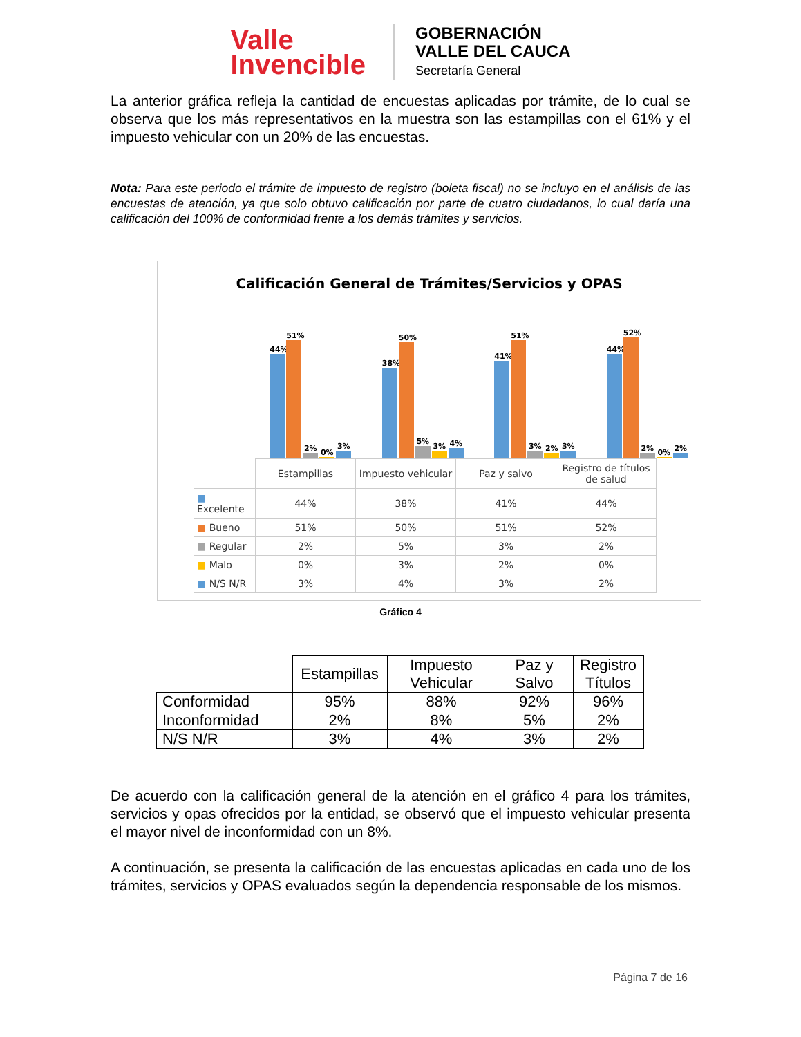Valle
Invencible
GOBERNACIÓN
VALLE DEL CAUCA
Secretaría General
La anterior gráfica refleja la cantidad de encuestas aplicadas por trámite, de lo cual se observa que los más representativos en la muestra son las estampillas con el 61% y el impuesto vehicular con un 20% de las encuestas.
Nota: Para este periodo el trámite de impuesto de registro (boleta fiscal) no se incluyo en el análisis de las encuestas de atención, ya que solo obtuvo calificación por parte de cuatro ciudadanos, lo cual daría una calificación del 100% de conformidad frente a los demás trámites y servicios.
Calificación General de Trámites/Servicios y OPAS
44%
51%
2%
0%
3%
38%
50%
5%
3%
4%
41%
51%
3%
2%
3%
44%
52%
2%
0%
2%
| | Estampillas | Impuesto vehicular | Paz y salvo | Registro de títulos de salud |
| ■ Excelente | 44% | 38% | 41% | 44% |
| ■ Bueno | 51% | 50% | 51% | 52% |
| ■ Regular | 2% | 5% | 3% | 2% |
| ■ Malo | 0% | 3% | 2% | 0% |
| ■ N/S N/R | 3% | 4% | 3% | 2% |
Gráfico 4
| | Estampillas | Impuesto Vehicular | Paz y Salvo | Registro Títulos |
| Conformidad | 95% | 88% | 92% | 96% |
| Inconformidad | 2% | 8% | 5% | 2% |
| N/S N/R | 3% | 4% | 3% | 2% |
De acuerdo con la calificación general de la atención en el gráfico 4 para los trámites, servicios y opas ofrecidos por la entidad, se observó que el impuesto vehicular presenta el mayor nivel de inconformidad con un 8%.
A continuación, se presenta la calificación de las encuestas aplicadas en cada uno de los trámites, servicios y OPAS evaluados según la dependencia responsable de los mismos.
Página 7 de 16